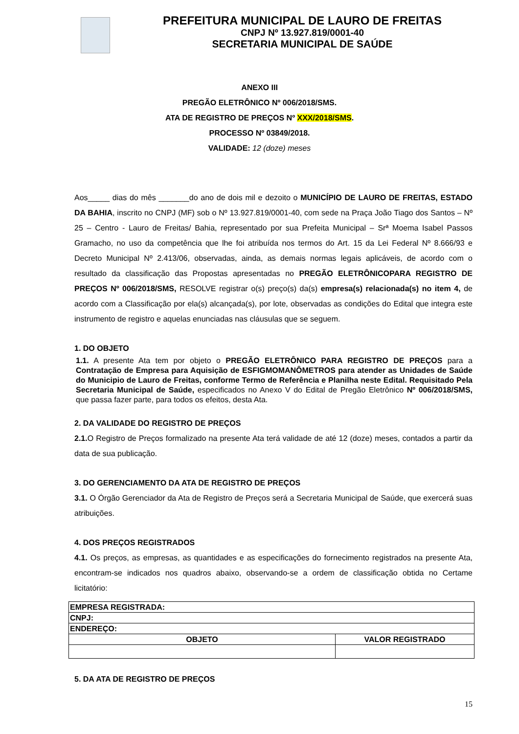PREFEITURA MUNICIPAL DE LAURO DE FREITAS
CNPJ Nº 13.927.819/0001-40
SECRETARIA MUNICIPAL DE SAÚDE
ANEXO III
PREGÃO ELETRÔNICO Nº 006/2018/SMS.
ATA DE REGISTRO DE PREÇOS Nº XXX/2018/SMS.
PROCESSO Nº 03849/2018.
VALIDADE: 12 (doze) meses
Aos_____ dias do mês _______do ano de dois mil e dezoito o MUNICÍPIO DE LAURO DE FREITAS, ESTADO DA BAHIA, inscrito no CNPJ (MF) sob o Nº 13.927.819/0001-40, com sede na Praça João Tiago dos Santos – Nº 25 – Centro - Lauro de Freitas/ Bahia, representado por sua Prefeita Municipal – Srª Moema Isabel Passos Gramacho, no uso da competência que lhe foi atribuída nos termos do Art. 15 da Lei Federal Nº 8.666/93 e Decreto Municipal Nº 2.413/06, observadas, ainda, as demais normas legais aplicáveis, de acordo com o resultado da classificação das Propostas apresentadas no PREGÃO ELETRÔNICOPARA REGISTRO DE PREÇOS Nº 006/2018/SMS, RESOLVE registrar o(s) preço(s) da(s) empresa(s) relacionada(s) no item 4, de acordo com a Classificação por ela(s) alcançada(s), por lote, observadas as condições do Edital que integra este instrumento de registro e aquelas enunciadas nas cláusulas que se seguem.
1. DO OBJETO
1.1. A presente Ata tem por objeto o PREGÃO ELETRÔNICO PARA REGISTRO DE PREÇOS para a Contratação de Empresa para Aquisição de ESFIGMOMANÔMETROS para atender as Unidades de Saúde do Municipio de Lauro de Freitas, conforme Termo de Referência e Planilha neste Edital. Requisitado Pela Secretaria Municipal de Saúde, especificados no Anexo V do Edital de Pregão Eletrônico Nº 006/2018/SMS, que passa fazer parte, para todos os efeitos, desta Ata.
2. DA VALIDADE DO REGISTRO DE PREÇOS
2.1. O Registro de Preços formalizado na presente Ata terá validade de até 12 (doze) meses, contados a partir da data de sua publicação.
3. DO GERENCIAMENTO DA ATA DE REGISTRO DE PREÇOS
3.1. O Órgão Gerenciador da Ata de Registro de Preços será a Secretaria Municipal de Saúde, que exercerá suas atribuições.
4. DOS PREÇOS REGISTRADOS
4.1. Os preços, as empresas, as quantidades e as especificações do fornecimento registrados na presente Ata, encontram-se indicados nos quadros abaixo, observando-se a ordem de classificação obtida no Certame licitatório:
| EMPRESA REGISTRADA: | |
| --- | --- |
| CNPJ: | |
| ENDEREÇO: | |
| OBJETO | VALOR REGISTRADO |
5. DA ATA DE REGISTRO DE PREÇOS
15